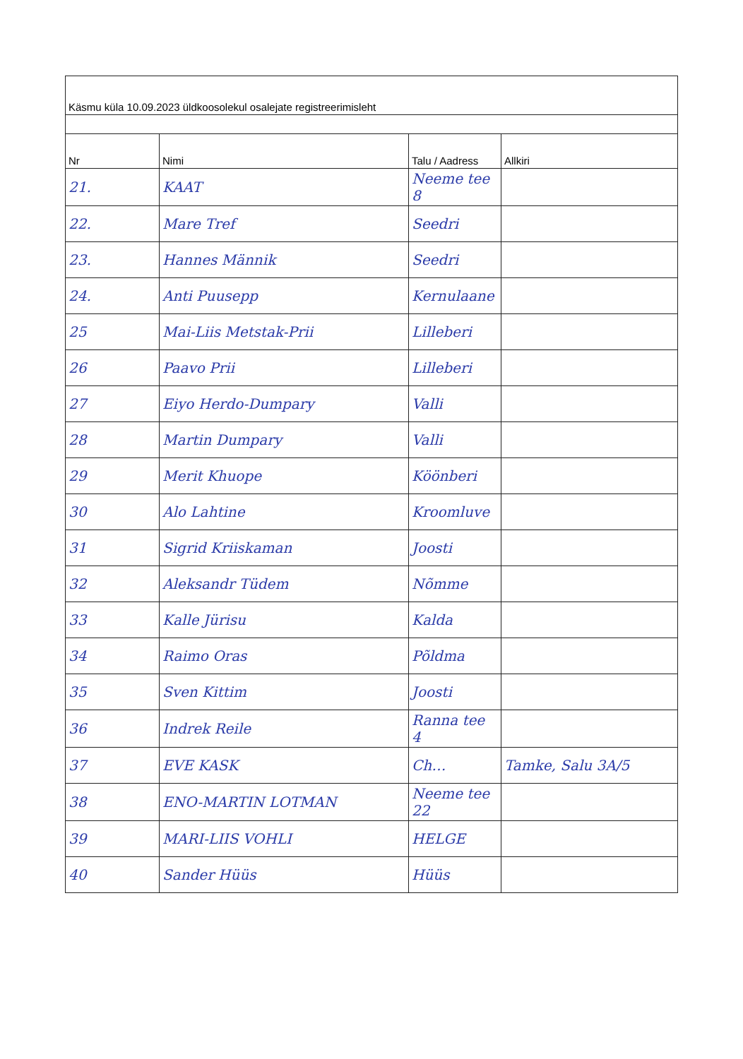| Käsmu küla 10.09.2023 üldkoosolekul osalejate registreerimisleht | | | |
| Nr | Nimi | Talu / Aadress | Allkiri |
| 21. | KAAT | Neeme tee 8 | |
| 22. | Mare Tref | Seedri | |
| 23. | Hannes Männik | Seedri | |
| 24. | Anti Puusepp | Kernulaane | |
| 25 | Mai-Liis Metstak-Prii | Lilleberi | |
| 26 | Paavo Prii | Lilleberi | |
| 27 | Eiyo Herdo-Dumpary | Valli | |
| 28 | Martin Dumpary | Valli | |
| 29 | Merit Khuope | Köönberi | |
| 30 | Alo Lahtine | Kroomluve | |
| 31 | Sigrid Kriiskaman | Joosti | |
| 32 | Aleksandr Tüdem | Nõmme | |
| 33 | Kalle Jürisu | Kalda | |
| 34 | Raimo Oras | Põldma | |
| 35 | Sven Kittim | Joosti | |
| 36 | Indrek Reile | Ranna tee 4 | |
| 37 | EVE KASK | Ch… | Tamke, Salu 3A/5 |
| 38 | ENO-MARTIN LOTMAN | Neeme tee 22 | |
| 39 | MARI-LIIS VOHLI | HELGE | |
| 40 | Sander Hüüs | Hüüs | |